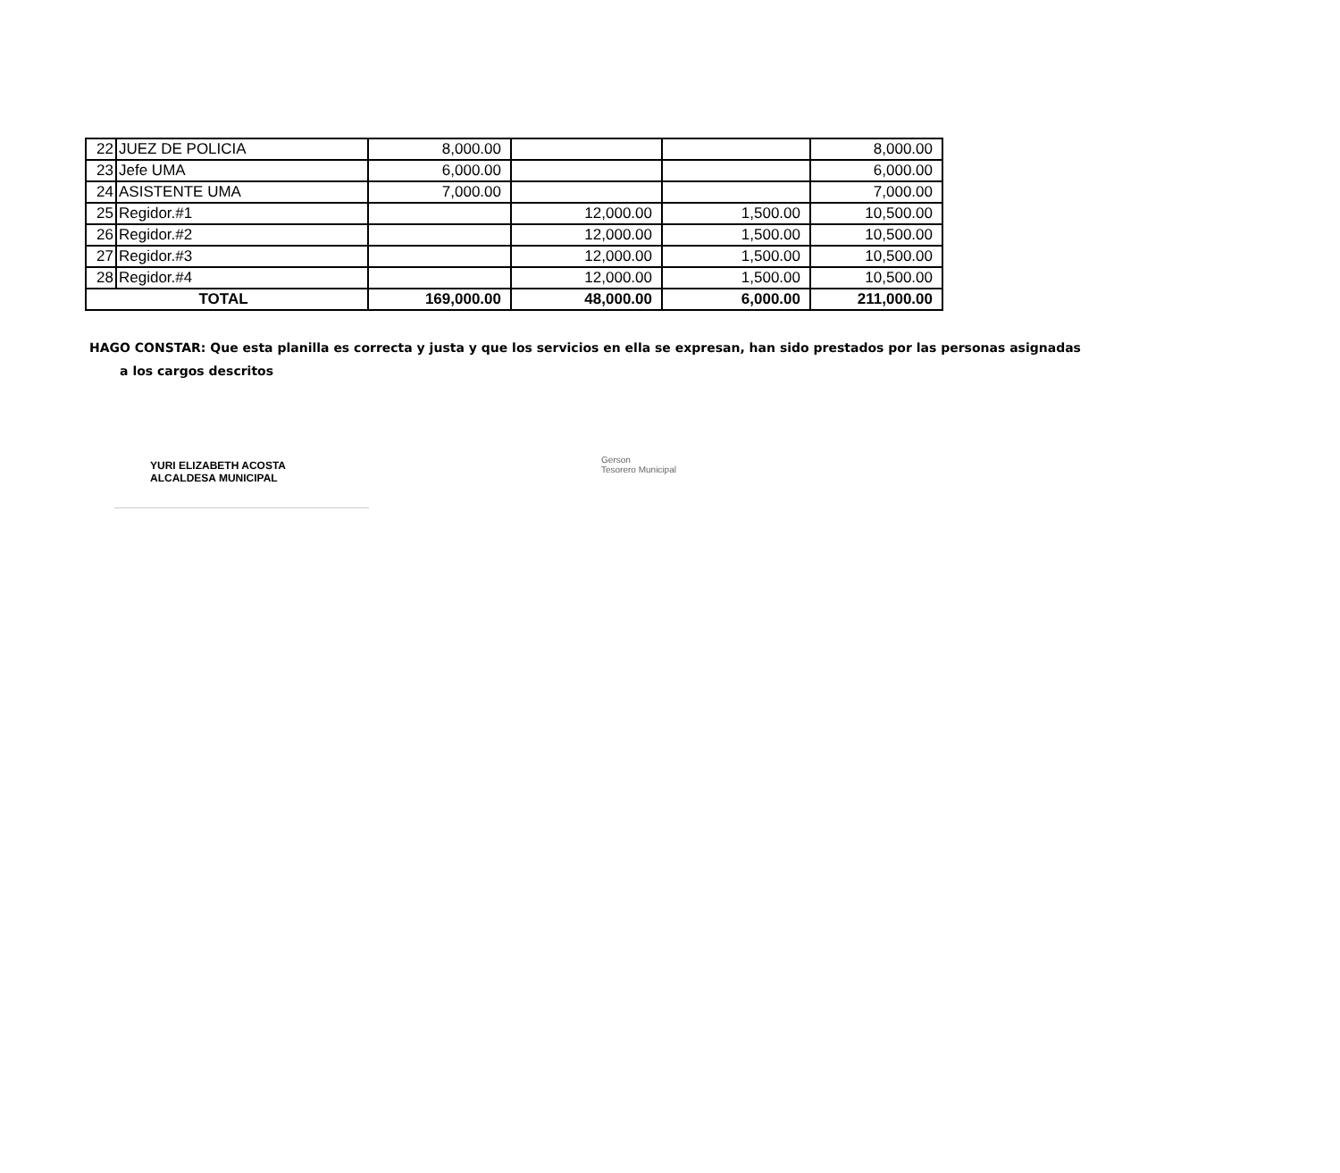| 22 | JUEZ DE POLICIA | 8,000.00 | | | 8,000.00 |
| 23 | Jefe UMA | 6,000.00 | | | 6,000.00 |
| 24 | ASISTENTE UMA | 7,000.00 | | | 7,000.00 |
| 25 | Regidor.#1 | | 12,000.00 | 1,500.00 | 10,500.00 |
| 26 | Regidor.#2 | | 12,000.00 | 1,500.00 | 10,500.00 |
| 27 | Regidor.#3 | | 12,000.00 | 1,500.00 | 10,500.00 |
| 28 | Regidor.#4 | | 12,000.00 | 1,500.00 | 10,500.00 |
| TOTAL | | 169,000.00 | 48,000.00 | 6,000.00 | 211,000.00 |
HAGO CONSTAR: Que esta planilla es correcta y justa y que los servicios en ella se expresan, han sido prestados por las personas asignadas
a los cargos descritos
YURI ELIZABETH ACOSTA
ALCALDESA MUNICIPAL
Gerson
Tesorero Municipal